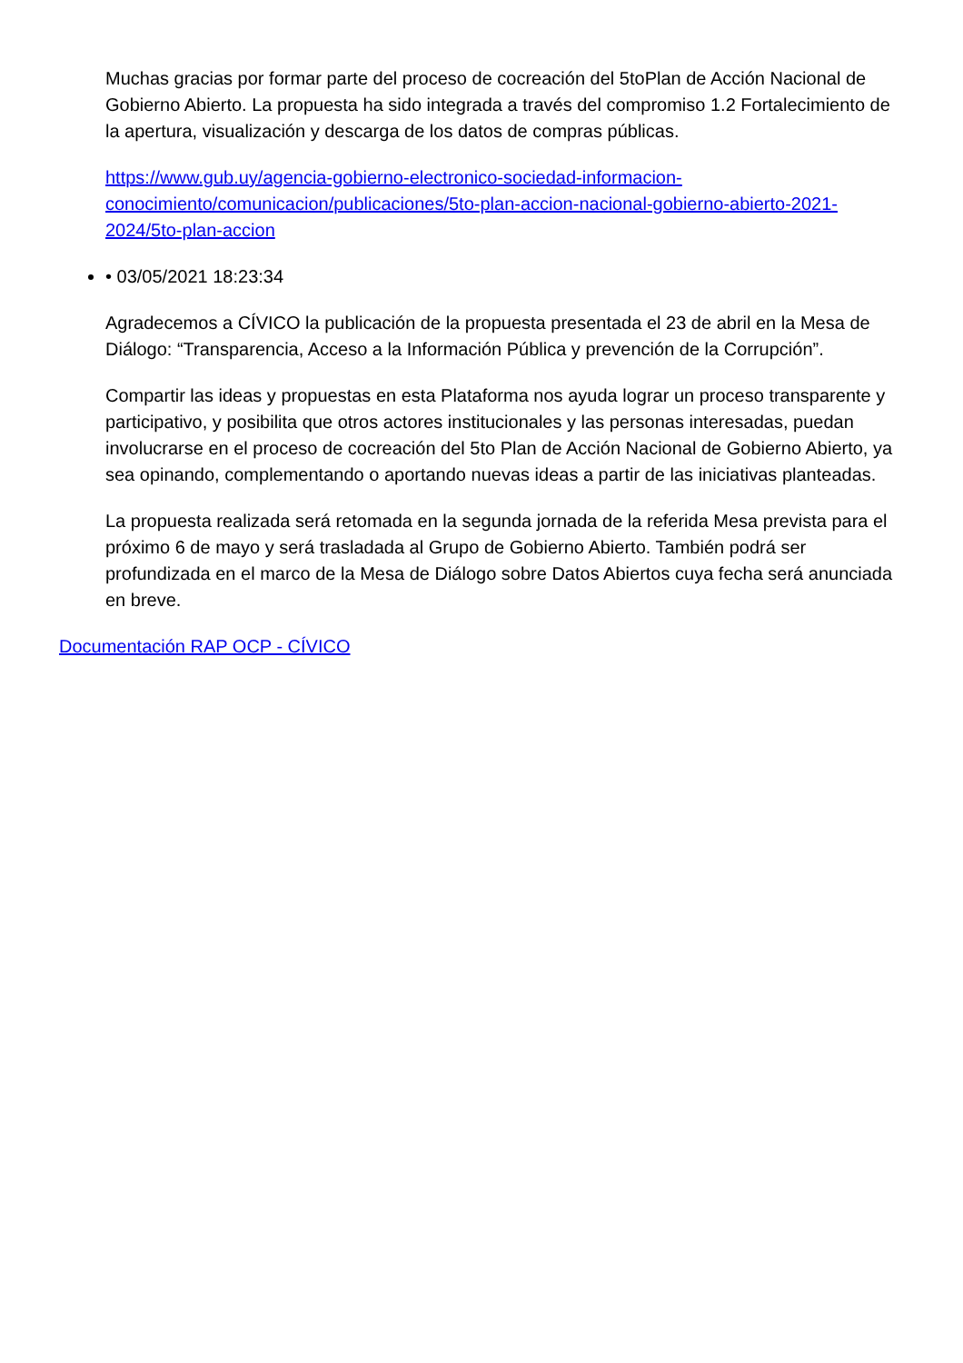Muchas gracias por formar parte del proceso de cocreación del 5toPlan de Acción Nacional de Gobierno Abierto. La propuesta ha sido integrada a través del compromiso 1.2 Fortalecimiento de la apertura, visualización y descarga de los datos de compras públicas.
https://www.gub.uy/agencia-gobierno-electronico-sociedad-informacion-conocimiento/comunicacion/publicaciones/5to-plan-accion-nacional-gobierno-abierto-2021-2024/5to-plan-accion
• 03/05/2021 18:23:34
Agradecemos a CÍVICO la publicación de la propuesta presentada el 23 de abril en la Mesa de Diálogo: “Transparencia, Acceso a la Información Pública y prevención de la Corrupción”.
Compartir las ideas y propuestas en esta Plataforma nos ayuda lograr un proceso transparente y participativo, y posibilita que otros actores institucionales y las personas interesadas, puedan involucrarse en el proceso de cocreación del 5to Plan de Acción Nacional de Gobierno Abierto, ya sea opinando, complementando o aportando nuevas ideas a partir de las iniciativas planteadas.
La propuesta realizada será retomada en la segunda jornada de la referida Mesa prevista para el próximo 6 de mayo y será trasladada al Grupo de Gobierno Abierto. También podrá ser profundizada en el marco de la Mesa de Diálogo sobre Datos Abiertos cuya fecha será anunciada en breve.
Documentación RAP OCP - CÍVICO